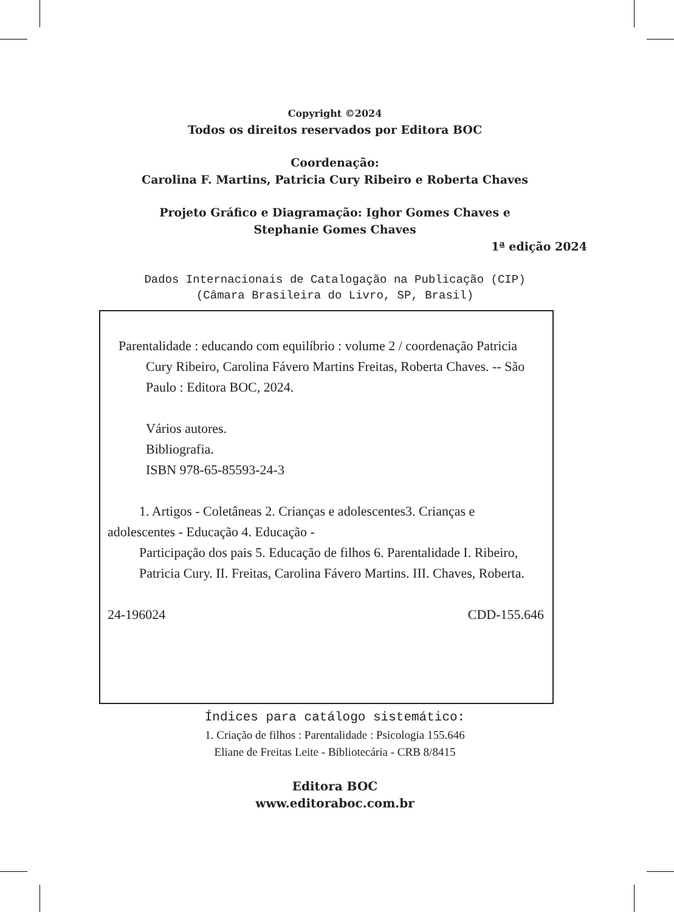Copyright ©2024
Todos os direitos reservados por Editora BOC
Coordenação:
Carolina F. Martins, Patricia Cury Ribeiro e Roberta Chaves
Projeto Gráfico e Diagramação: Ighor Gomes Chaves e
Stephanie Gomes Chaves
1ª edição 2024
Dados Internacionais de Catalogação na Publicação (CIP)
(Câmara Brasileira do Livro, SP, Brasil)
Parentalidade : educando com equilíbrio : volume 2 / coordenação Patricia Cury Ribeiro, Carolina Fávero Martins Freitas, Roberta Chaves. -- São Paulo : Editora BOC, 2024.
Vários autores.
Bibliografia.
ISBN 978-65-85593-24-3
1. Artigos - Coletâneas 2. Crianças e adolescentes3. Crianças e adolescentes - Educação 4. Educação -
Participação dos pais 5. Educação de filhos 6. Parentalidade I. Ribeiro, Patricia Cury. II. Freitas, Carolina Fávero Martins. III. Chaves, Roberta.
24-196024 CDD-155.646
Índices para catálogo sistemático:
1. Criação de filhos : Parentalidade : Psicologia 155.646
Eliane de Freitas Leite - Bibliotecária - CRB 8/8415
Editora BOC
www.editoraboc.com.br